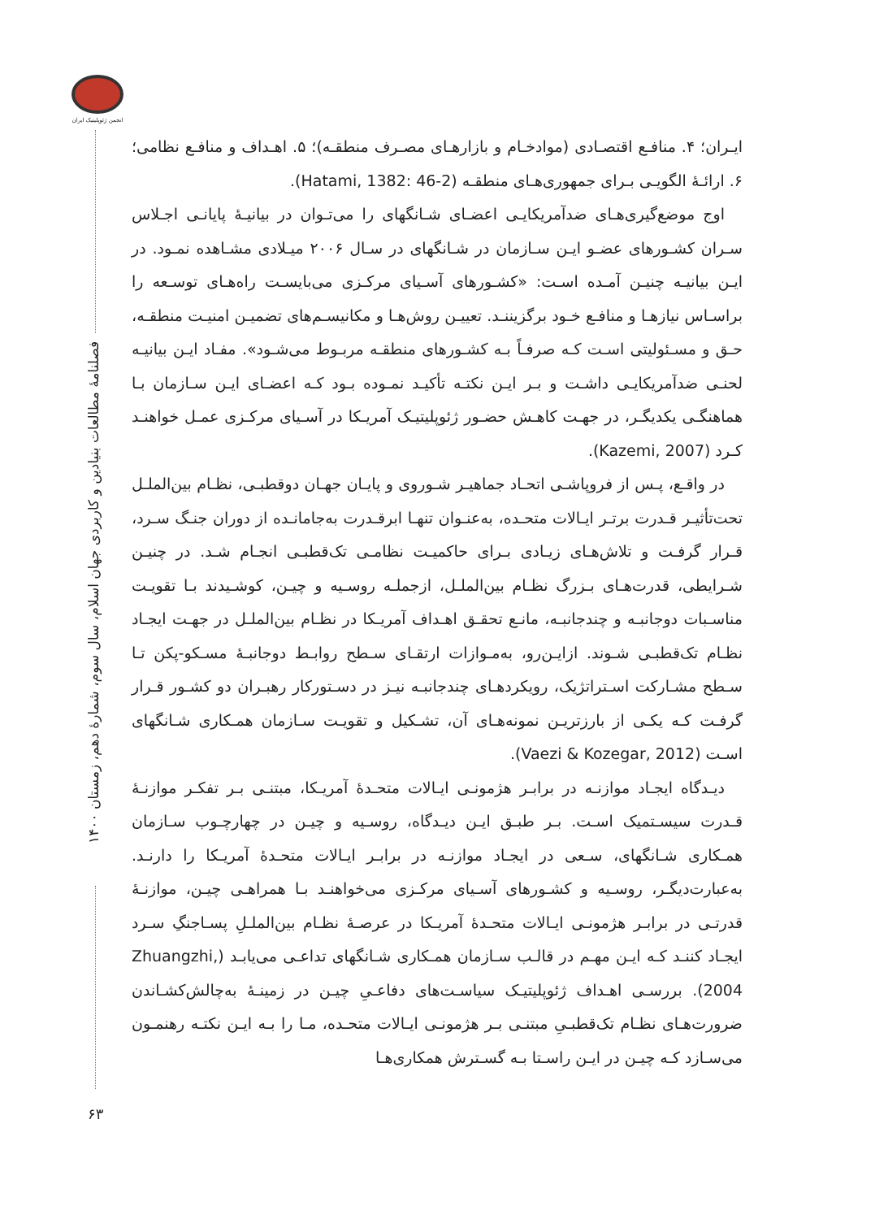انجمن ژئوپلیتیک ایران
فصلنامهٔ مطالعات بنیادین و کاربردی جهان اسلام، سال سوم، شمارهٔ دهم، زمستان ۱۴۰۰
۶۳
ایـران؛ ۴. منافـع اقتصـادی (موادخـام و بازارهـای مصـرف منطقـه)؛ ۵. اهـداف و منافـع نظامی؛ ۶. ارائـهٔ الگویـی بـرای جمهوری‌هـای منطقـه (Hatami, 1382: 46-2).
اوج موضع‌گیری‌هـای ضدآمریکایـی اعضـای شـانگهای را می‌تـوان در بیانیـهٔ پایانـی اجـلاس سـران کشـورهای عضـو ایـن سـازمان در شـانگهای در سـال ۲۰۰۶ میـلادی مشـاهده نمـود. در ایـن بیانیـه چنیـن آمـده اسـت: «کشـورهای آسـیای مرکـزی می‌بایسـت راه‌هـای توسـعه را براسـاس نیازهـا و منافـع خـود برگزیننـد. تعییـن روش‌هـا و مکانیسـم‌های تضمیـن امنیـت منطقـه، حـق و مسـئولیتی اسـت کـه صرفـاً بـه کشـورهای منطقـه مربـوط می‌شـود». مفـاد ایـن بیانیـه لحنـی ضدآمریکایـی داشـت و بـر ایـن نکتـه تأکیـد نمـوده بـود کـه اعضـای ایـن سـازمان بـا هماهنگـی یکدیگـر، در جهـت کاهـش حضـور ژئوپلیتیـک آمریـکا در آسـیای مرکـزی عمـل خواهنـد کـرد (Kazemi, 2007).
در واقـع، پـس از فروپاشـی اتحـاد جماهیـر شـوروی و پایـان جهـان دوقطبـی، نظـام بین‌الملـل تحت‌تأثیـر قـدرت برتـر ایـالات متحـده، به‌عنـوان تنهـا ابرقـدرت به‌جامانـده از دوران جنـگ سـرد، قـرار گرفـت و تلاش‌هـای زیـادی بـرای حاکمیـت نظامـی تک‌قطبـی انجـام شـد. در چنیـن شـرایطی، قدرت‌هـای بـزرگ نظـام بین‌الملـل، ازجملـه روسـیه و چیـن، کوشـیدند بـا تقویـت مناسـبات دوجانبـه و چندجانبـه، مانـع تحقـق اهـداف آمریـکا در نظـام بین‌الملـل در جهـت ایجـاد نظـام تک‌قطبـی شـوند. ازایـن‌رو، به‌مـوازات ارتقـای سـطح روابـط دوجانبـهٔ مسـکو-پکن تـا سـطح مشـارکت اسـتراتژیک، رویکردهـای چندجانبـه نیـز در دسـتورکار رهبـران دو کشـور قـرار گرفـت کـه یکـی از بارزتریـن نمونه‌هـای آن، تشـکیل و تقویـت سـازمان همـکاری شـانگهای اسـت (Vaezi & Kozegar, 2012).
دیـدگاه ایجـاد موازنـه در برابـر هژمونـی ایـالات متحـدهٔ آمریـکا، مبتنـی بـر تفکـر موازنـهٔ قـدرت سیسـتمیک اسـت. بـر طبـق ایـن دیـدگاه، روسـیه و چیـن در چهارچـوب سـازمان همـکاری شـانگهای، سـعی در ایجـاد موازنـه در برابـر ایـالات متحـدهٔ آمریـکا را دارنـد. به‌عبارت‌دیگـر، روسـیه و کشـورهای آسـیای مرکـزی می‌خواهنـد بـا همراهـی چیـن، موازنـهٔ قدرتـی در برابـر هژمونـی ایـالات متحـدهٔ آمریـکا در عرصـهٔ نظـام بین‌الملـلِ پسـاجنگِ سـرد ایجـاد کننـد کـه ایـن مهـم در قالـب سـازمان همـکاری شـانگهای تداعـی می‌یابـد (Zhuangzhi, 2004). بررسـی اهـداف ژئوپلیتیـک سیاسـت‌های دفاعـیِ چیـن در زمینـهٔ به‌چالش‌کشـاندن ضرورت‌هـای نظـام تک‌قطبـیِ مبتنـی بـر هژمونـی ایـالات متحـده، مـا را بـه ایـن نکتـه رهنمـون می‌سـازد کـه چیـن در ایـن راسـتا بـه گسـترش همکاری‌هـا